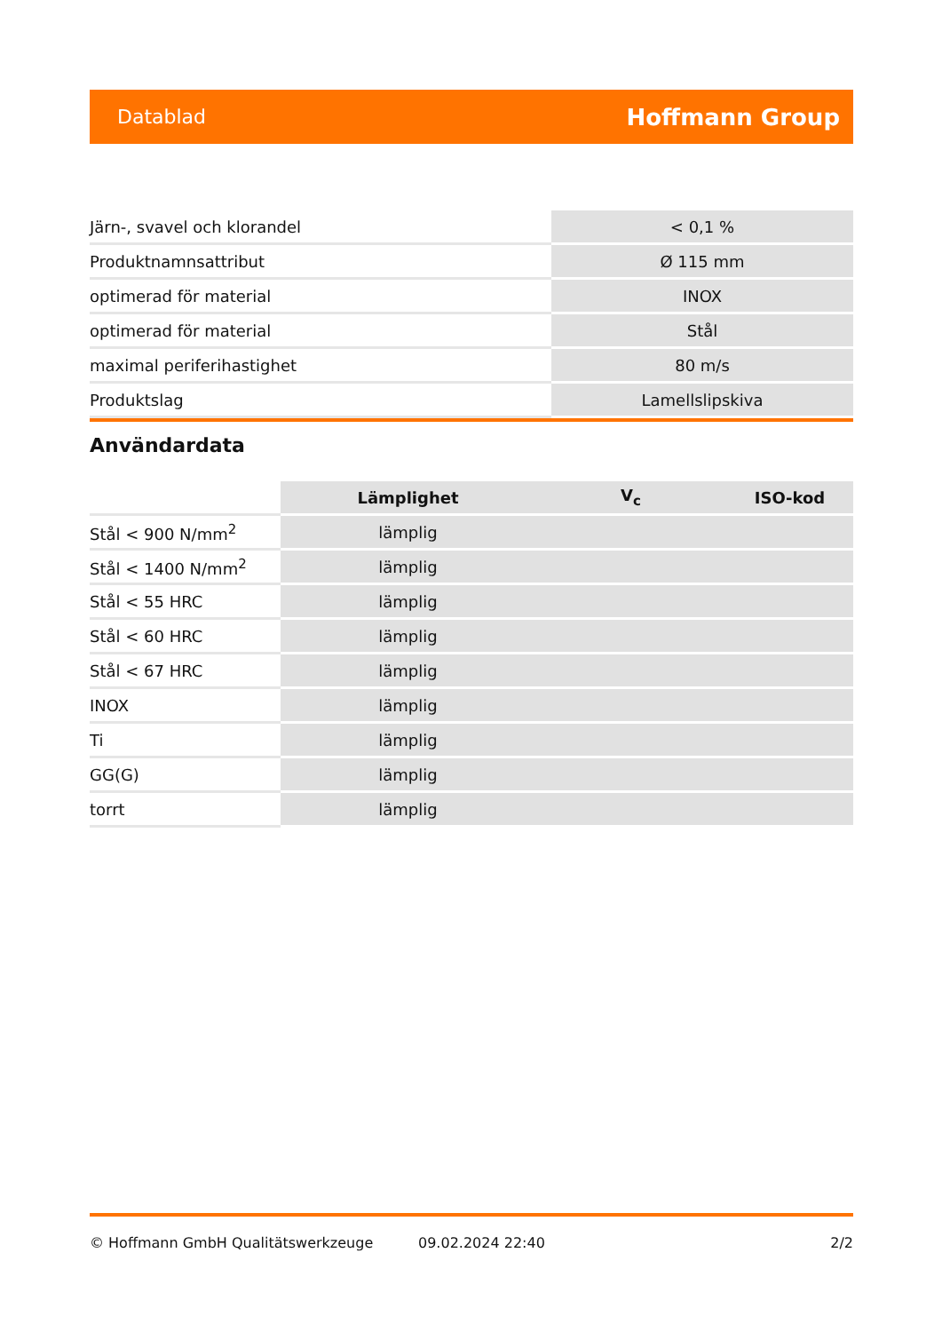Datablad Hoffmann Group
| Järn-, svavel och klorandel | < 0,1 % |
| Produktnamnsattribut | Ø 115 mm |
| optimerad för material | INOX |
| optimerad för material | Stål |
| maximal periferihastighet | 80 m/s |
| Produktslag | Lamellslipskiva |
Användardata
| | Lämplighet | V<sub>c</sub> | ISO-kod |
| --- | --- | --- | --- |
| Stål < 900 N/mm<sup>2</sup> | lämplig | | |
| Stål < 1400 N/mm<sup>2</sup> | lämplig | | |
| Stål < 55 HRC | lämplig | | |
| Stål < 60 HRC | lämplig | | |
| Stål < 67 HRC | lämplig | | |
| INOX | lämplig | | |
| Ti | lämplig | | |
| GG(G) | lämplig | | |
| torrt | lämplig | | |
© Hoffmann GmbH Qualitätswerkzeuge 09.02.2024 22:40 2/2